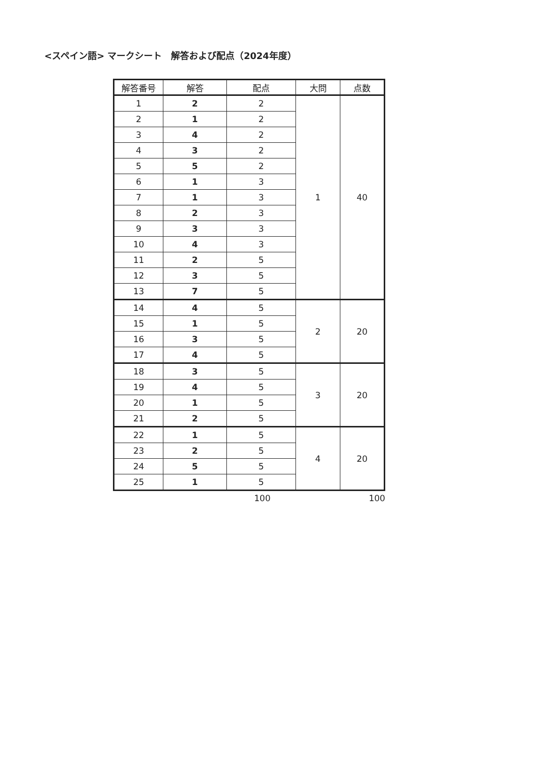<スペイン語> マークシート　解答および配点（2024年度）
| 解答番号 | 解答 | 配点 | 大問 | 点数 |
| --- | --- | --- | --- | --- |
| 1 | 2 | 2 | 1 | 40 |
| 2 | 1 | 2 | | |
| 3 | 4 | 2 | | |
| 4 | 3 | 2 | | |
| 5 | 5 | 2 | | |
| 6 | 1 | 3 | | |
| 7 | 1 | 3 | | |
| 8 | 2 | 3 | | |
| 9 | 3 | 3 | | |
| 10 | 4 | 3 | | |
| 11 | 2 | 5 | | |
| 12 | 3 | 5 | | |
| 13 | 7 | 5 | | |
| 14 | 4 | 5 | 2 | 20 |
| 15 | 1 | 5 | | |
| 16 | 3 | 5 | | |
| 17 | 4 | 5 | | |
| 18 | 3 | 5 | 3 | 20 |
| 19 | 4 | 5 | | |
| 20 | 1 | 5 | | |
| 21 | 2 | 5 | | |
| 22 | 1 | 5 | 4 | 20 |
| 23 | 2 | 5 | | |
| 24 | 5 | 5 | | |
| 25 | 1 | 5 | | |
100 100